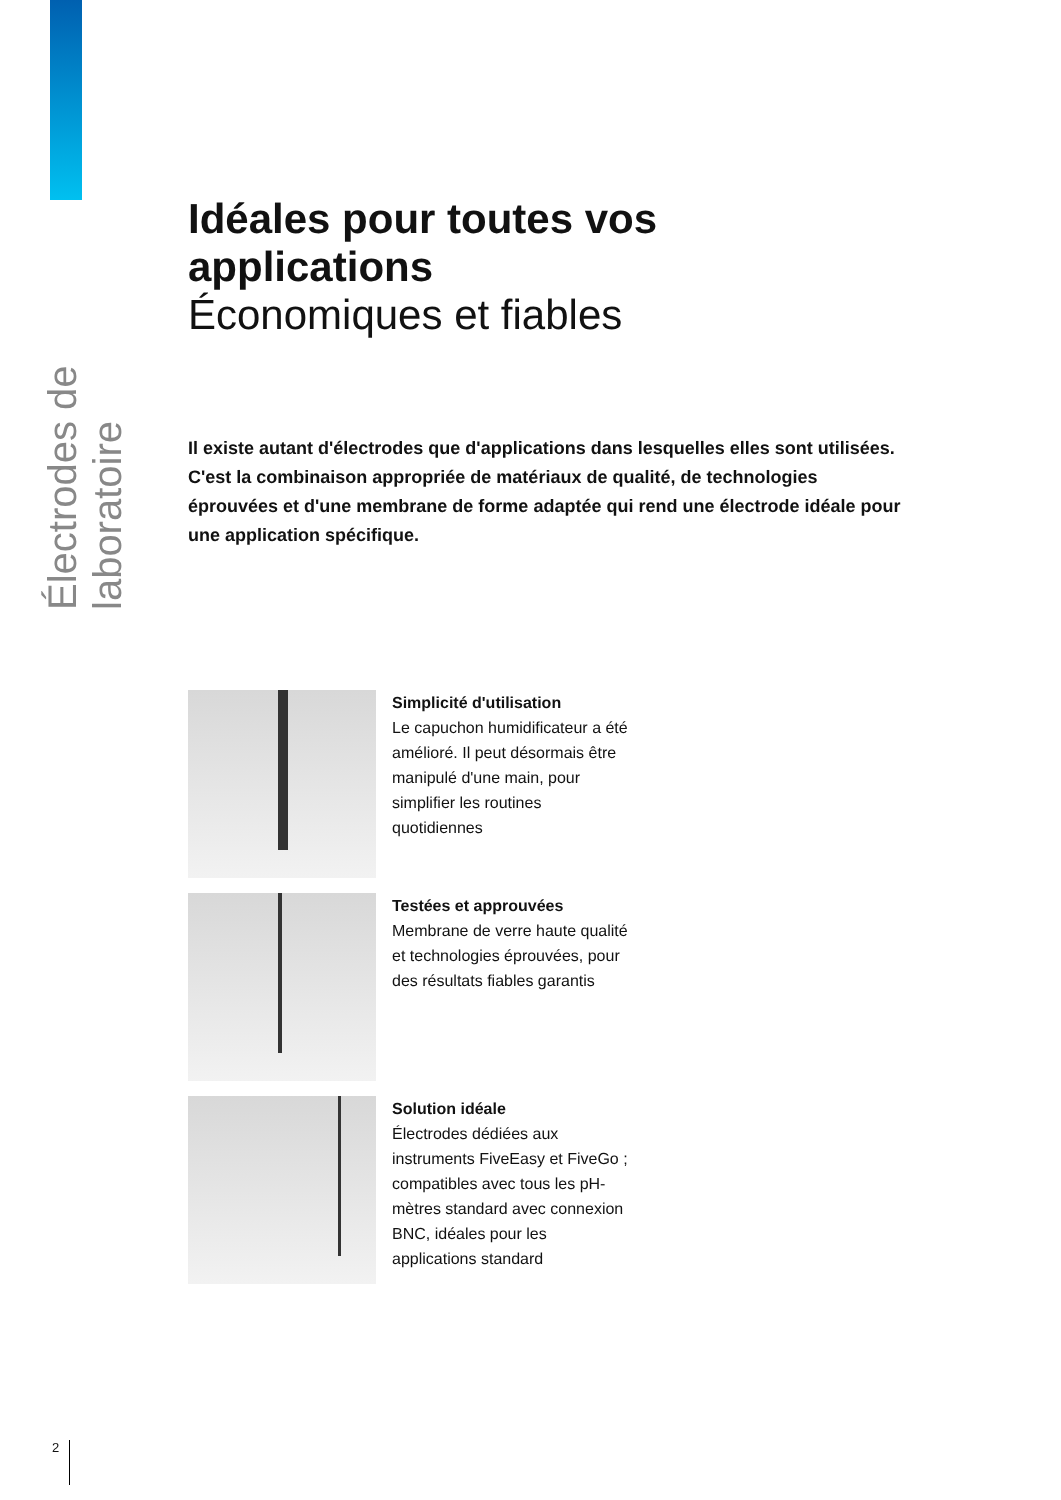Électrodes de laboratoire
Idéales pour toutes vos applications
Économiques et fiables
Il existe autant d'électrodes que d'applications dans lesquelles elles sont utilisées. C'est la combinaison appropriée de matériaux de qualité, de technologies éprouvées et d'une membrane de forme adaptée qui rend une électrode idéale pour une application spécifique.
Simplicité d'utilisation
Le capuchon humidificateur a été amélioré. Il peut désormais être manipulé d'une main, pour simplifier les routines quotidiennes
Testées et approuvées
Membrane de verre haute qualité et technologies éprouvées, pour des résultats fiables garantis
Solution idéale
Électrodes dédiées aux instruments FiveEasy et FiveGo ; compatibles avec tous les pH-mètres standard avec connexion BNC, idéales pour les applications standard
2